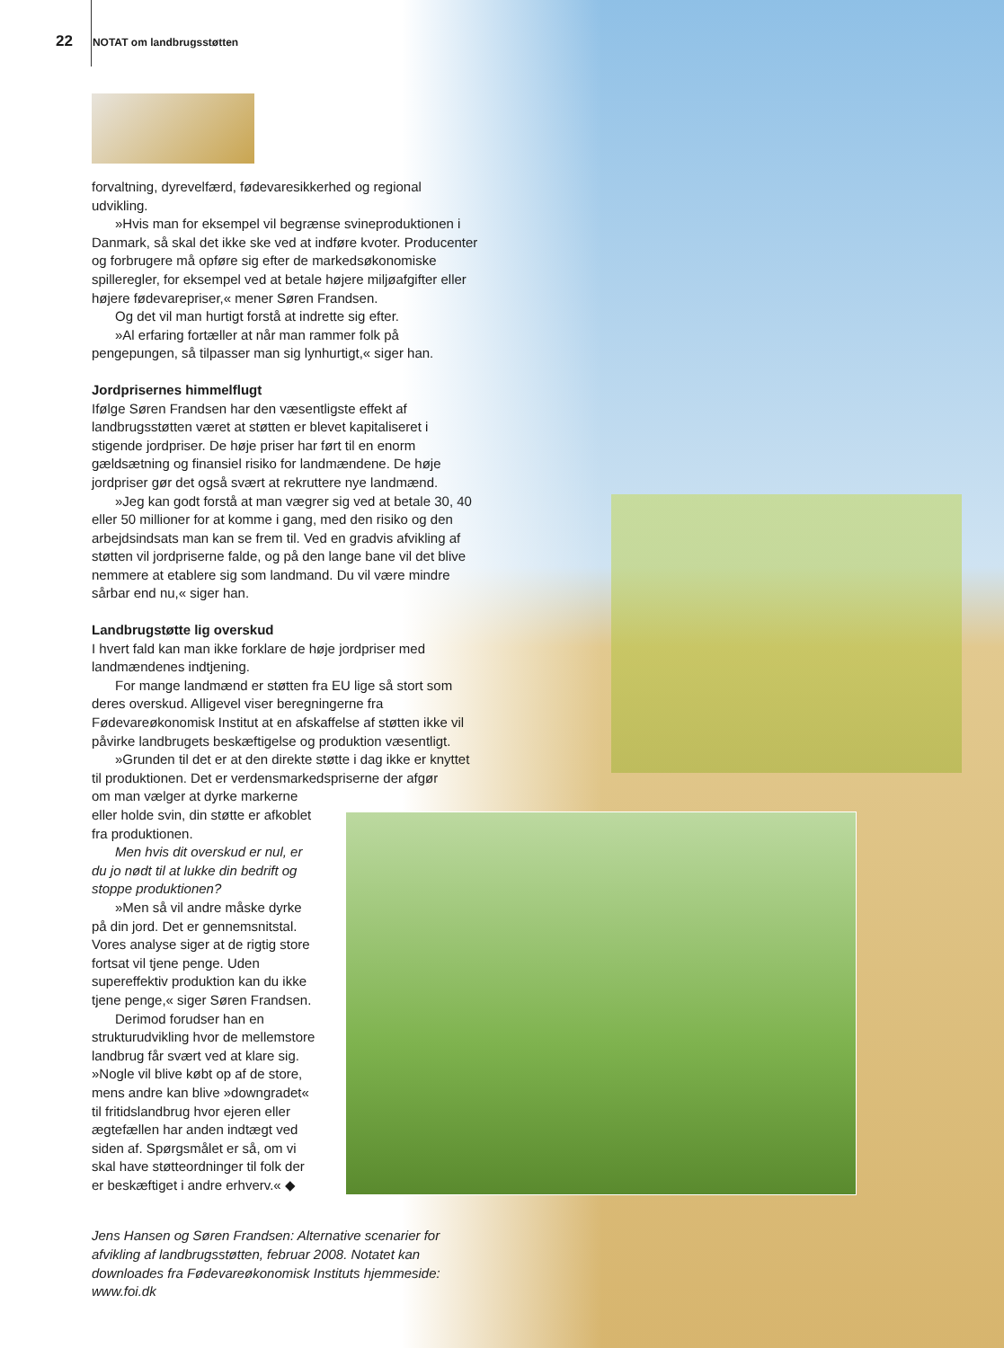22 NOTAT om landbrugsstøtten
forvaltning, dyrevelfærd, fødevaresikkerhed og regional udvikling.
»Hvis man for eksempel vil begrænse svineproduktionen i Danmark, så skal det ikke ske ved at indføre kvoter. Producenter og forbrugere må opføre sig efter de markedsøkonomiske spilleregler, for eksempel ved at betale højere miljøafgifter eller højere fødevarepriser,« mener Søren Frandsen.
Og det vil man hurtigt forstå at indrette sig efter.
»Al erfaring fortæller at når man rammer folk på pengepungen, så tilpasser man sig lynhurtigt,« siger han.
Jordprisernes himmelflugt
Ifølge Søren Frandsen har den væsentligste effekt af landbrugsstøtten været at støtten er blevet kapitaliseret i stigende jordpriser. De høje priser har ført til en enorm gældsætning og finansiel risiko for landmændene. De høje jordpriser gør det også svært at rekruttere nye landmænd.
»Jeg kan godt forstå at man vægrer sig ved at betale 30, 40 eller 50 millioner for at komme i gang, med den risiko og den arbejdsindsats man kan se frem til. Ved en gradvis afvikling af støtten vil jordpriserne falde, og på den lange bane vil det blive nemmere at etablere sig som landmand. Du vil være mindre sårbar end nu,« siger han.
Landbrugstøtte lig overskud
I hvert fald kan man ikke forklare de høje jordpriser med landmændenes indtjening.
For mange landmænd er støtten fra EU lige så stort som deres overskud. Alligevel viser beregningerne fra Fødevareøkonomisk Institut at en afskaffelse af støtten ikke vil påvirke landbrugets beskæftigelse og produktion væsentligt.
»Grunden til det er at den direkte støtte i dag ikke er knyttet til produktionen. Det er verdensmarkedspriserne der afgør
om man vælger at dyrke markerne eller holde svin, din støtte er afkoblet fra produktionen.
Men hvis dit overskud er nul, er du jo nødt til at lukke din bedrift og stoppe produktionen?
»Men så vil andre måske dyrke på din jord. Det er gennemsnitstal. Vores analyse siger at de rigtig store fortsat vil tjene penge. Uden supereffektiv produktion kan du ikke tjene penge,« siger Søren Frandsen.
Derimod forudser han en strukturudvikling hvor de mellemstore landbrug får svært ved at klare sig. »Nogle vil blive købt op af de store, mens andre kan blive »downgradet« til fritidslandbrug hvor ejeren eller ægtefællen har anden indtægt ved siden af. Spørgsmålet er så, om vi skal have støtteordninger til folk der er beskæftiget i andre erhverv.« ◆
Jens Hansen og Søren Frandsen: Alternative scenarier for afvikling af landbrugsstøtten, februar 2008. Notatet kan downloades fra Fødevareøkonomisk Instituts hjemmeside: www.foi.dk